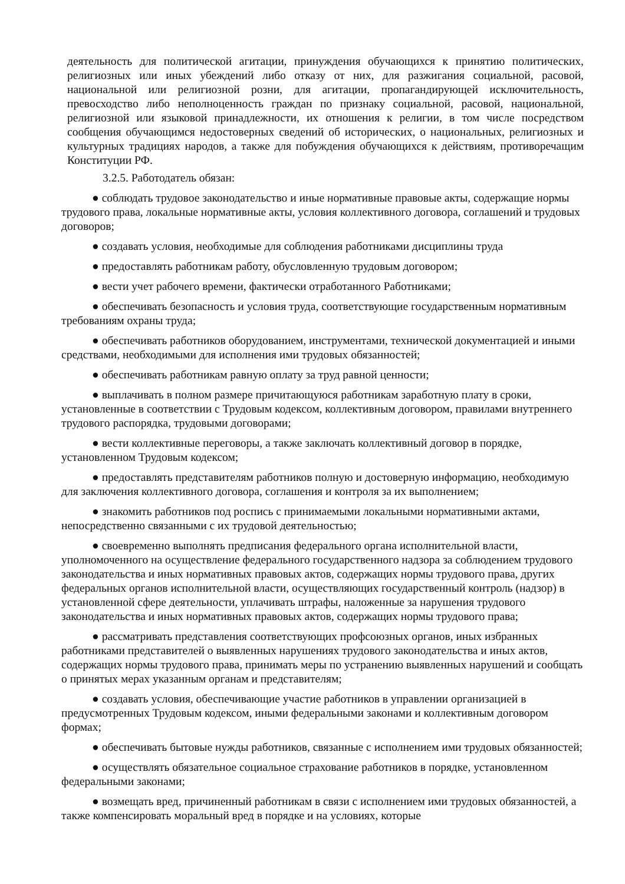деятельность для политической агитации, принуждения обучающихся к принятию политических, религиозных или иных убеждений либо отказу от них, для разжигания социальной, расовой, национальной или религиозной розни, для агитации, пропагандирующей исключительность, превосходство либо неполноценность граждан по признаку социальной, расовой, национальной, религиозной или языковой принадлежности, их отношения к религии, в том числе посредством сообщения обучающимся недостоверных сведений об исторических, о национальных, религиозных и культурных традициях народов, а также для побуждения обучающихся к действиям, противоречащим Конституции РФ.
3.2.5. Работодатель обязан:
● соблюдать трудовое законодательство и иные нормативные правовые акты, содержащие нормы трудового права, локальные нормативные акты, условия коллективного договора, соглашений и трудовых договоров;
● создавать условия, необходимые для соблюдения работниками дисциплины труда
● предоставлять работникам работу, обусловленную трудовым договором;
● вести учет рабочего времени, фактически отработанного Работниками;
● обеспечивать безопасность и условия труда, соответствующие государственным нормативным требованиям охраны труда;
● обеспечивать работников оборудованием, инструментами, технической документацией и иными средствами, необходимыми для исполнения ими трудовых обязанностей;
● обеспечивать работникам равную оплату за труд равной ценности;
● выплачивать в полном размере причитающуюся работникам заработную плату в сроки, установленные в соответствии с Трудовым кодексом, коллективным договором, правилами внутреннего трудового распорядка, трудовыми договорами;
● вести коллективные переговоры, а также заключать коллективный договор в порядке, установленном Трудовым кодексом;
● предоставлять представителям работников полную и достоверную информацию, необходимую для заключения коллективного договора, соглашения и контроля за их выполнением;
● знакомить работников под роспись с принимаемыми локальными нормативными актами, непосредственно связанными с их трудовой деятельностью;
● своевременно выполнять предписания федерального органа исполнительной власти, уполномоченного на осуществление федерального государственного надзора за соблюдением трудового законодательства и иных нормативных правовых актов, содержащих нормы трудового права, других федеральных органов исполнительной власти, осуществляющих государственный контроль (надзор) в установленной сфере деятельности, уплачивать штрафы, наложенные за нарушения трудового законодательства и иных нормативных правовых актов, содержащих нормы трудового права;
● рассматривать представления соответствующих профсоюзных органов, иных избранных работниками представителей о выявленных нарушениях трудового законодательства и иных актов, содержащих нормы трудового права, принимать меры по устранению выявленных нарушений и сообщать о принятых мерах указанным органам и представителям;
● создавать условия, обеспечивающие участие работников в управлении организацией в предусмотренных Трудовым кодексом, иными федеральными законами и коллективным договором формах;
● обеспечивать бытовые нужды работников, связанные с исполнением ими трудовых обязанностей;
● осуществлять обязательное социальное страхование работников в порядке, установленном федеральными законами;
● возмещать вред, причиненный работникам в связи с исполнением ими трудовых обязанностей, а также компенсировать моральный вред в порядке и на условиях, которые